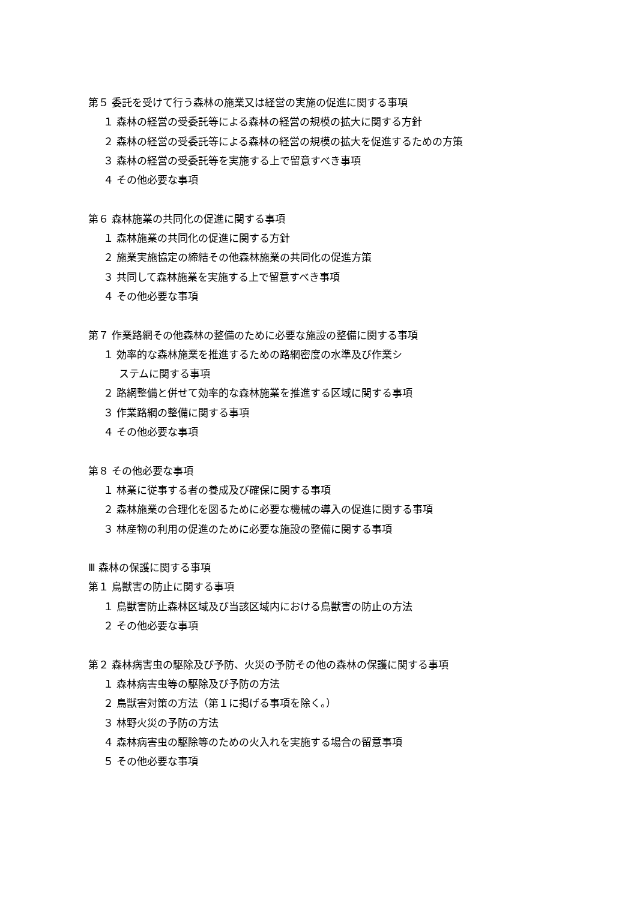第５ 委託を受けて行う森林の施業又は経営の実施の促進に関する事項
１ 森林の経営の受委託等による森林の経営の規模の拡大に関する方針
２ 森林の経営の受委託等による森林の経営の規模の拡大を促進するための方策
３ 森林の経営の受委託等を実施する上で留意すべき事項
４ その他必要な事項
第６ 森林施業の共同化の促進に関する事項
１ 森林施業の共同化の促進に関する方針
２ 施業実施協定の締結その他森林施業の共同化の促進方策
３ 共同して森林施業を実施する上で留意すべき事項
４ その他必要な事項
第７ 作業路網その他森林の整備のために必要な施設の整備に関する事項
１ 効率的な森林施業を推進するための路網密度の水準及び作業シ
ステムに関する事項
２ 路網整備と併せて効率的な森林施業を推進する区域に関する事項
３ 作業路網の整備に関する事項
４ その他必要な事項
第８ その他必要な事項
１ 林業に従事する者の養成及び確保に関する事項
２ 森林施業の合理化を図るために必要な機械の導入の促進に関する事項
３ 林産物の利用の促進のために必要な施設の整備に関する事項
Ⅲ 森林の保護に関する事項
第１ 鳥獣害の防止に関する事項
１ 鳥獣害防止森林区域及び当該区域内における鳥獣害の防止の方法
２ その他必要な事項
第２ 森林病害虫の駆除及び予防、火災の予防その他の森林の保護に関する事項
１ 森林病害虫等の駆除及び予防の方法
２ 鳥獣害対策の方法（第１に掲げる事項を除く。）
３ 林野火災の予防の方法
４ 森林病害虫の駆除等のための火入れを実施する場合の留意事項
５ その他必要な事項